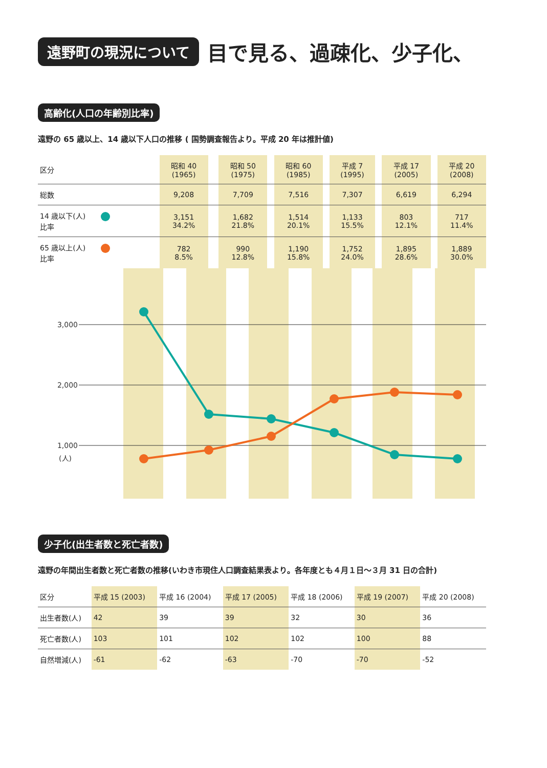遠野町の現況について 目で見る、過疎化、少子化、
高齢化(人口の年齢別比率)
遠野の 65 歳以上、14 歳以下人口の推移 ( 国勢調査報告より。平成 20 年は推計値)
| 区分 | 昭和 40 (1965) | | 昭和 50 (1975) | | 昭和 60 (1985) | | 平成 7 (1995) | | 平成 17 (2005) | | 平成 20 (2008) |
| --- | --- | --- | --- | --- | --- | --- | --- | --- | --- | --- | --- |
| 総数 | 9,208 | | 7,709 | | 7,516 | | 7,307 | | 6,619 | | 6,294 |
| 14 歳以下(人) 比率 | 3,151 34.2% | | 1,682 21.8% | | 1,514 20.1% | | 1,133 15.5% | | 803 12.1% | | 717 11.4% |
| 65 歳以上(人) 比率 | 782 8.5% | | 990 12.8% | | 1,190 15.8% | | 1,752 24.0% | | 1,895 28.6% | | 1,889 30.0% |
3,000
2,000
1,000
(人)
少子化(出生者数と死亡者数)
遠野の年間出生者数と死亡者数の推移(いわき市現住人口調査結果表より。各年度とも４月１日～３月 31 日の合計)
| 区分 | 平成 15 (2003) | 平成 16 (2004) | 平成 17 (2005) | 平成 18 (2006) | 平成 19 (2007) | 平成 20 (2008) |
| --- | --- | --- | --- | --- | --- | --- |
| 出生者数(人) | 42 | 39 | 39 | 32 | 30 | 36 |
| 死亡者数(人) | 103 | 101 | 102 | 102 | 100 | 88 |
| 自然増減(人) | -61 | -62 | -63 | -70 | -70 | -52 |